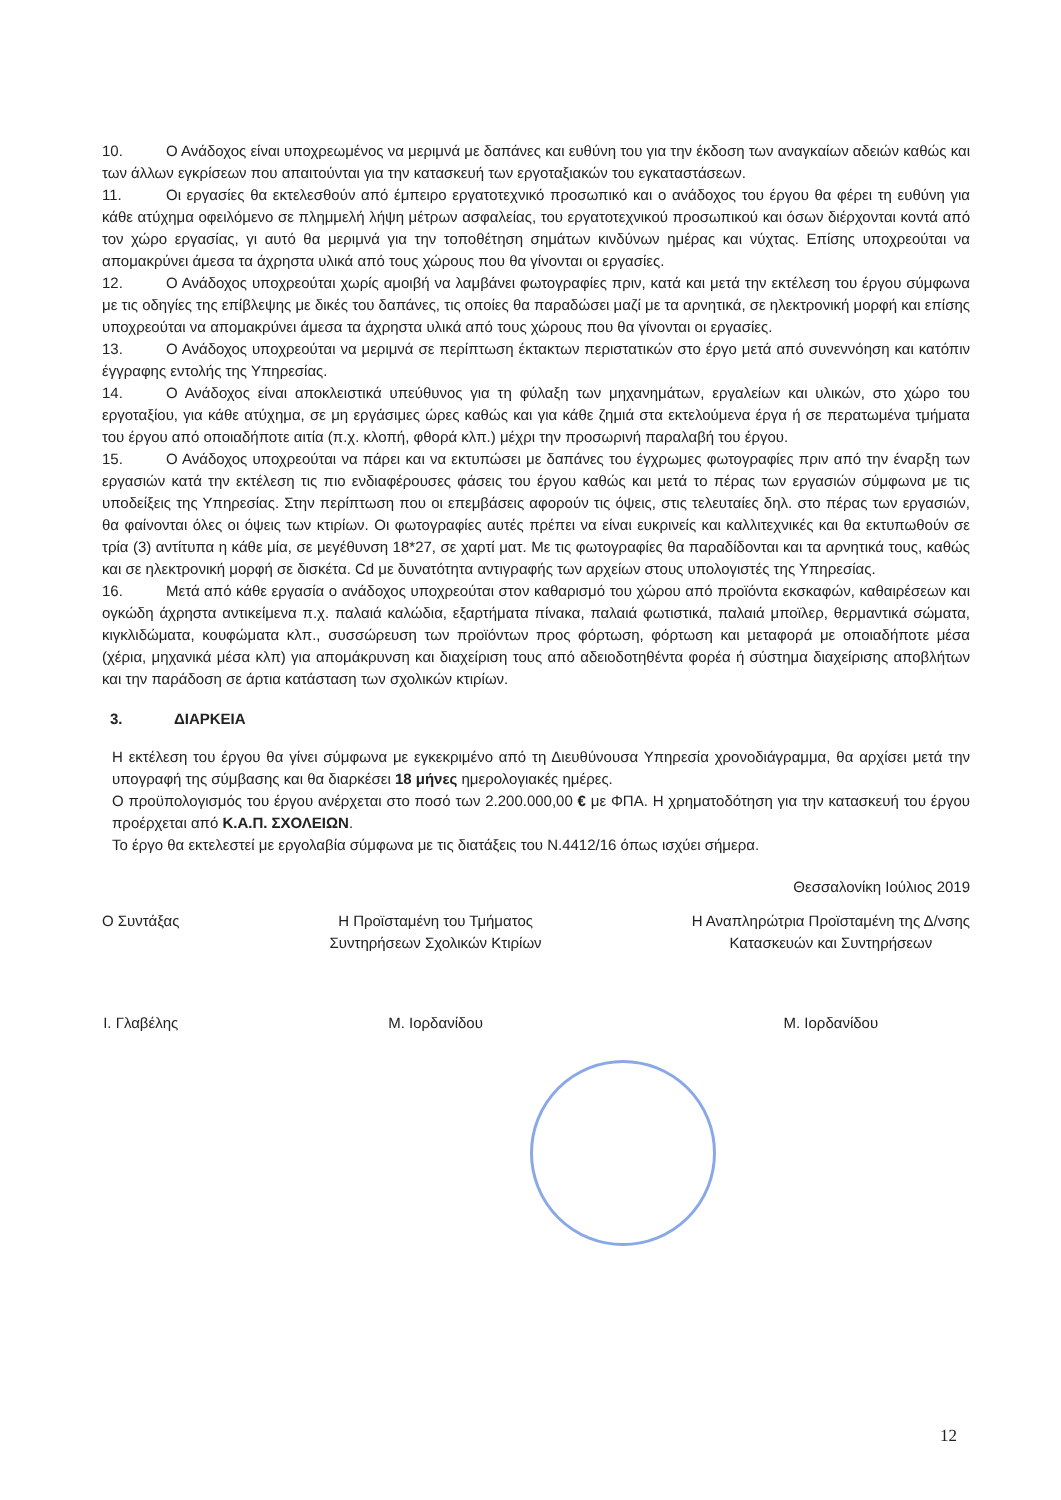10. Ο Ανάδοχος είναι υποχρεωμένος να μεριμνά με δαπάνες και ευθύνη του για την έκδοση των αναγκαίων αδειών καθώς και των άλλων εγκρίσεων που απαιτούνται για την κατασκευή των εργοταξιακών του εγκαταστάσεων.
11. Οι εργασίες θα εκτελεσθούν από έμπειρο εργατοτεχνικό προσωπικό και ο ανάδοχος του έργου θα φέρει τη ευθύνη για κάθε ατύχημα οφειλόμενο σε πλημμελή λήψη μέτρων ασφαλείας, του εργατοτεχνικού προσωπικού και όσων διέρχονται κοντά από τον χώρο εργασίας, γι αυτό θα μεριμνά για την τοποθέτηση σημάτων κινδύνων ημέρας και νύχτας. Επίσης υποχρεούται να απομακρύνει άμεσα τα άχρηστα υλικά από τους χώρους που θα γίνονται οι εργασίες.
12. Ο Ανάδοχος υποχρεούται χωρίς αμοιβή να λαμβάνει φωτογραφίες πριν, κατά και μετά την εκτέλεση του έργου σύμφωνα με τις οδηγίες της επίβλεψης με δικές του δαπάνες, τις οποίες θα παραδώσει μαζί με τα αρνητικά, σε ηλεκτρονική μορφή και επίσης υποχρεούται να απομακρύνει άμεσα τα άχρηστα υλικά από τους χώρους που θα γίνονται οι εργασίες.
13. Ο Ανάδοχος υποχρεούται να μεριμνά σε περίπτωση έκτακτων περιστατικών στο έργο μετά από συνεννόηση και κατόπιν έγγραφης εντολής της Υπηρεσίας.
14. Ο Ανάδοχος είναι αποκλειστικά υπεύθυνος για τη φύλαξη των μηχανημάτων, εργαλείων και υλικών, στο χώρο του εργοταξίου, για κάθε ατύχημα, σε μη εργάσιμες ώρες καθώς και για κάθε ζημιά στα εκτελούμενα έργα ή σε περατωμένα τμήματα του έργου από οποιαδήποτε αιτία (π.χ. κλοπή, φθορά κλπ.) μέχρι την προσωρινή παραλαβή του έργου.
15. Ο Ανάδοχος υποχρεούται να πάρει και να εκτυπώσει με δαπάνες του έγχρωμες φωτογραφίες πριν από την έναρξη των εργασιών κατά την εκτέλεση τις πιο ενδιαφέρουσες φάσεις του έργου καθώς και μετά το πέρας των εργασιών σύμφωνα με τις υποδείξεις της Υπηρεσίας. Στην περίπτωση που οι επεμβάσεις αφορούν τις όψεις, στις τελευταίες δηλ. στο πέρας των εργασιών, θα φαίνονται όλες οι όψεις των κτιρίων. Οι φωτογραφίες αυτές πρέπει να είναι ευκρινείς και καλλιτεχνικές και θα εκτυπωθούν σε τρία (3) αντίτυπα η κάθε μία, σε μεγέθυνση 18*27, σε χαρτί ματ. Με τις φωτογραφίες θα παραδίδονται και τα αρνητικά τους, καθώς και σε ηλεκτρονική μορφή σε δισκέτα. Cd με δυνατότητα αντιγραφής των αρχείων στους υπολογιστές της Υπηρεσίας.
16. Μετά από κάθε εργασία ο ανάδοχος υποχρεούται στον καθαρισμό του χώρου από προϊόντα εκσκαφών, καθαιρέσεων και ογκώδη άχρηστα αντικείμενα π.χ. παλαιά καλώδια, εξαρτήματα πίνακα, παλαιά φωτιστικά, παλαιά μποϊλερ, θερμαντικά σώματα, κιγκλιδώματα, κουφώματα κλπ., συσσώρευση των προϊόντων προς φόρτωση, φόρτωση και μεταφορά με οποιαδήποτε μέσα (χέρια, μηχανικά μέσα κλπ) για απομάκρυνση και διαχείριση τους από αδειοδοτηθέντα φορέα ή σύστημα διαχείρισης αποβλήτων και την παράδοση σε άρτια κατάσταση των σχολικών κτιρίων.
3. ΔΙΑΡΚΕΙΑ
Η εκτέλεση του έργου θα γίνει σύμφωνα με εγκεκριμένο από τη Διευθύνουσα Υπηρεσία χρονοδιάγραμμα, θα αρχίσει μετά την υπογραφή της σύμβασης και θα διαρκέσει 18 μήνες ημερολογιακές ημέρες.
Ο προϋπολογισμός του έργου ανέρχεται στο ποσό των 2.200.000,00 € με ΦΠΑ. Η χρηματοδότηση για την κατασκευή του έργου προέρχεται από Κ.Α.Π. ΣΧΟΛΕΙΩΝ.
Το έργο θα εκτελεστεί με εργολαβία σύμφωνα με τις διατάξεις του Ν.4412/16 όπως ισχύει σήμερα.
Θεσσαλονίκη Ιούλιος 2019
Ο Συντάξας
Ι. Γλαβέλης
Η Προϊσταμένη του Τμήματος
Συντηρήσεων Σχολικών Κτιρίων
Μ. Ιορδανίδου
Η Αναπληρώτρια Προϊσταμένη της Δ/νσης
Κατασκευών και Συντηρήσεων
Μ. Ιορδανίδου
12